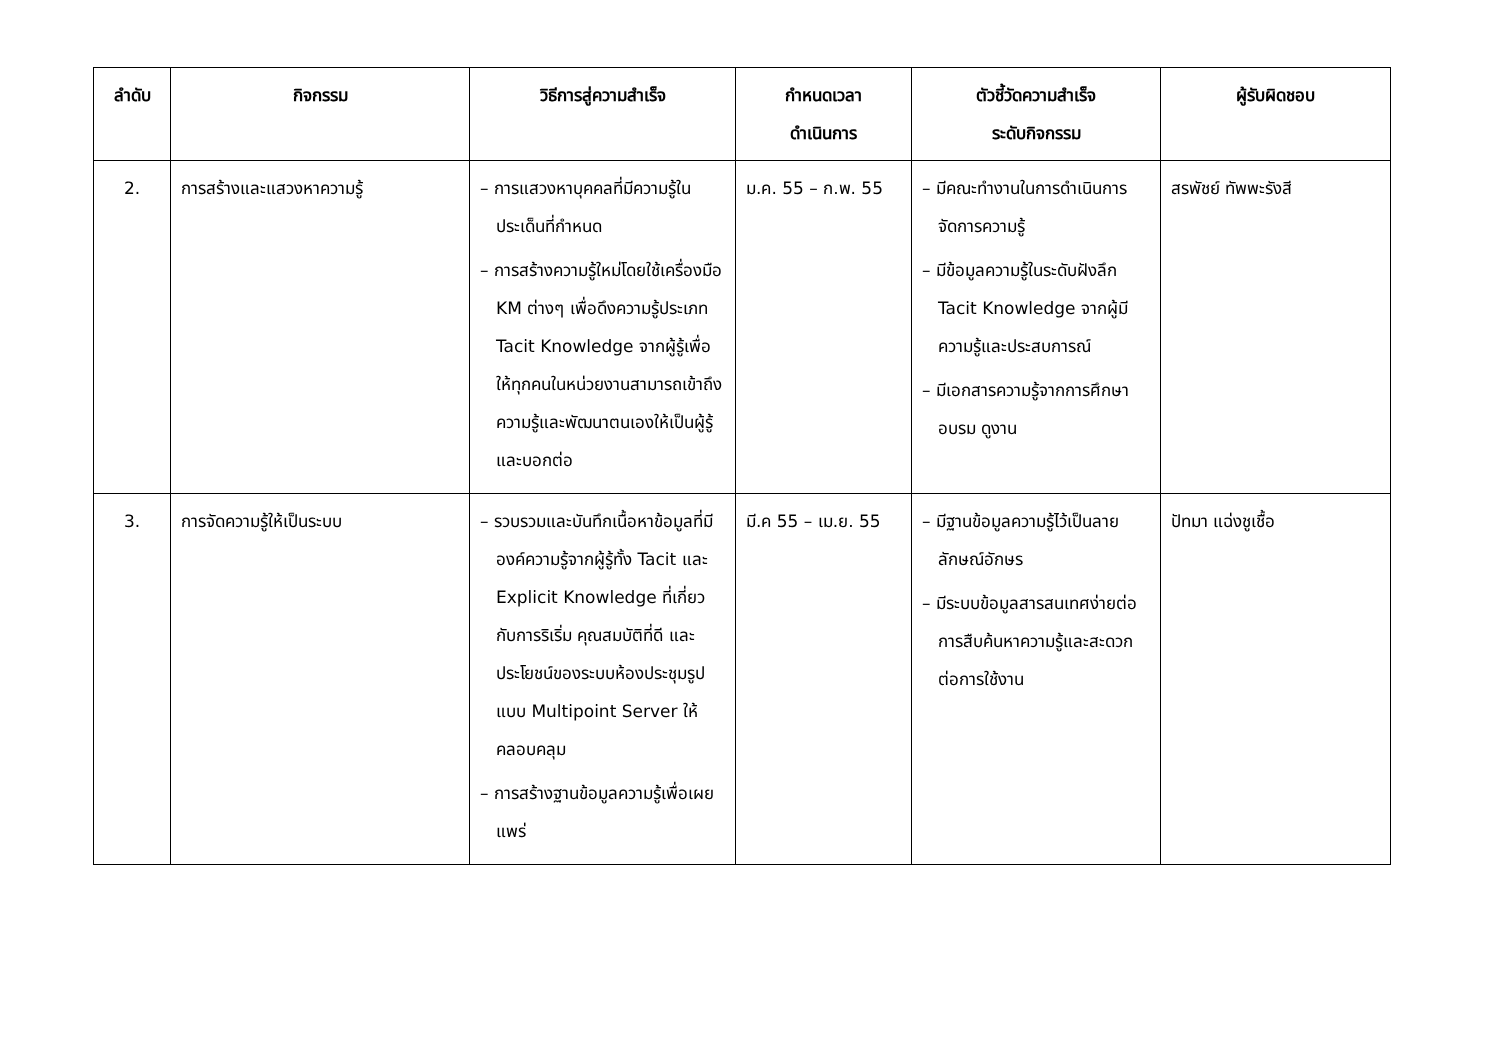| ลำดับ | กิจกรรม | วิธีการสู่ความสำเร็จ | กำหนดเวลา ดำเนินการ | ตัวชี้วัดความสำเร็จ ระดับกิจกรรม | ผู้รับผิดชอบ |
| --- | --- | --- | --- | --- | --- |
| 2. | การสร้างและแสวงหาความรู้ | – การแสวงหาบุคคลที่มีความรู้ในประเด็นที่กำหนด – การสร้างความรู้ใหม่โดยใช้เครื่องมือ KM ต่างๆ เพื่อดึงความรู้ประเภท Tacit Knowledge จากผู้รู้เพื่อให้ทุกคนในหน่วยงานสามารถเข้าถึงความรู้และพัฒนาตนเองให้เป็นผู้รู้และบอกต่อ | ม.ค. 55 – ก.พ. 55 | – มีคณะทำงานในการดำเนินการจัดการความรู้ – มีข้อมูลความรู้ในระดับฝังลึก Tacit Knowledge จากผู้มีความรู้และประสบการณ์ – มีเอกสารความรู้จากการศึกษา อบรม ดูงาน | สรพัชย์ ทัพพะรังสี |
| 3. | การจัดความรู้ให้เป็นระบบ | – รวบรวมและบันทึกเนื้อหาข้อมูลที่มีองค์ความรู้จากผู้รู้ทั้ง Tacit และ Explicit Knowledge ที่เกี่ยวกับการริเริ่ม คุณสมบัติที่ดี และประโยชน์ของระบบห้องประชุมรูปแบบ Multipoint Server ให้คลอบคลุม – การสร้างฐานข้อมูลความรู้เพื่อเผยแพร่ | มี.ค 55 – เม.ย. 55 | – มีฐานข้อมูลความรู้ไว้เป็นลายลักษณ์อักษร – มีระบบข้อมูลสารสนเทศง่ายต่อการสืบค้นหาความรู้และสะดวกต่อการใช้งาน | ปัทมา แฉ่งชูเชื้อ |